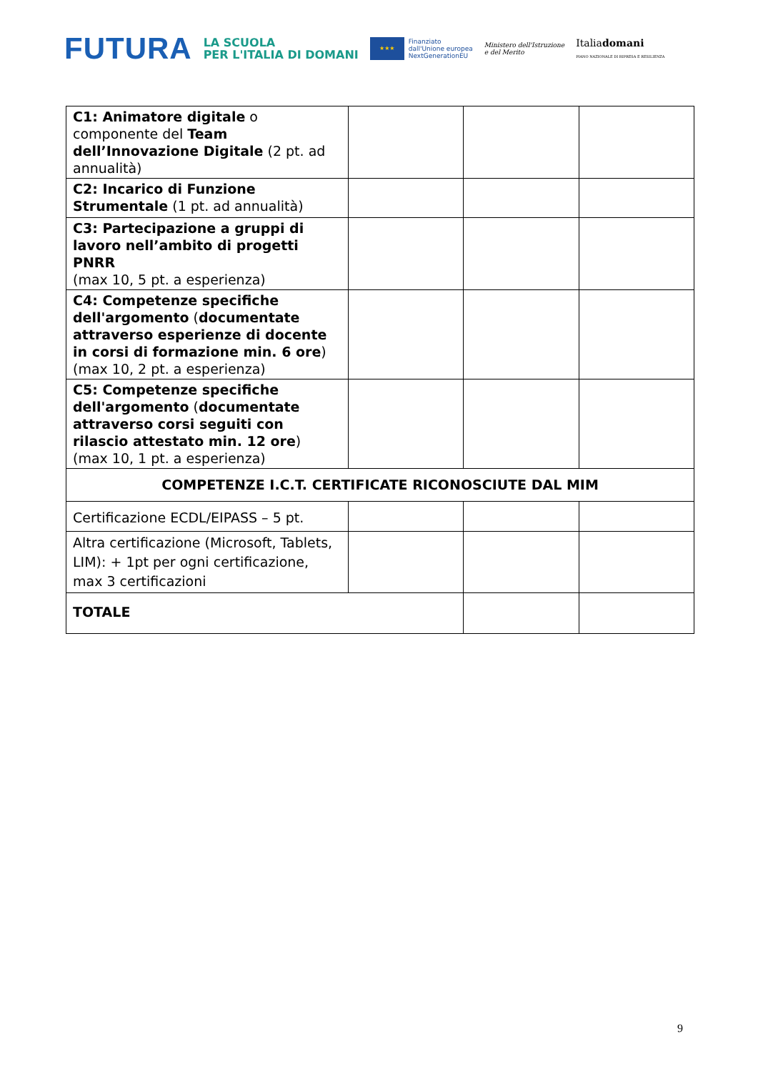FUTURA
LA SCUOLA
PER L'ITALIA DI DOMANI
★★★
Finanziato
dall'Unione europea
NextGenerationEU
Ministero dell'Istruzione
e del Merito
Italiadomani
PIANO NAZIONALE DI RIPRESA E RESILIENZA
| C1: Animatore digitale o componente del Team dell’Innovazione Digitale (2 pt. ad annualità) | | | |
| C2: Incarico di Funzione Strumentale (1 pt. ad annualità) | | | |
| C3: Partecipazione a gruppi di lavoro nell’ambito di progetti PNRR (max 10, 5 pt. a esperienza) | | | |
| C4: Competenze specifiche dell'argomento ( documentate attraverso esperienze di docente in corsi di formazione min. 6 ore ) (max 10, 2 pt. a esperienza) | | | |
| C5: Competenze specifiche dell'argomento ( documentate attraverso corsi seguiti con rilascio attestato min. 12 ore ) (max 10, 1 pt. a esperienza) | | | |
| COMPETENZE I.C.T. CERTIFICATE RICONOSCIUTE DAL MIM | | | |
| Certificazione ECDL/EIPASS – 5 pt. | | | |
| Altra certificazione (Microsoft, Tablets, LIM): + 1pt per ogni certificazione, max 3 certificazioni | | | |
| TOTALE | | | |
9